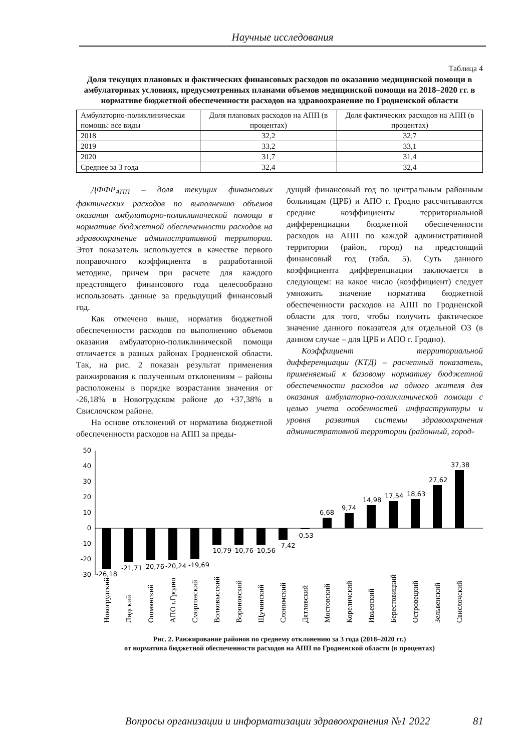Научные исследования
Таблица 4
Доля текущих плановых и фактических финансовых расходов по оказанию медицинской помощи в амбулаторных условиях, предусмотренных планами объемов медицинской помощи на 2018–2020 гг. в нормативе бюджетной обеспеченности расходов на здравоохранение по Гродненской области
| Амбулаторно-поликлиническая помощь: все виды | Доля плановых расходов на АПП (в процентах) | Доля фактических расходов на АПП (в процентах) |
| --- | --- | --- |
| 2018 | 32,2 | 32,7 |
| 2019 | 33,2 | 33,1 |
| 2020 | 31,7 | 31,4 |
| Среднее за 3 года | 32,4 | 32,4 |
ДФФР<sub>АПП</sub> – доля текущих финансовых фактических расходов по выполнению объемов оказания амбулаторно-поликлинической помощи в нормативе бюджетной обеспеченности расходов на здравоохранение административной территории. Этот показатель используется в качестве первого поправочного коэффициента в разработанной методике, причем при расчете для каждого предстоящего финансового года целесообразно использовать данные за предыдущий финансовый год.
Как отмечено выше, норматив бюджетной обеспеченности расходов по выполнению объемов оказания амбулаторно-поликлинической помощи отличается в разных районах Гродненской области. Так, на рис. 2 показан результат применения ранжирования к полученным отклонениям – районы расположены в порядке возрастания значения от -26,18% в Новогрудском районе до +37,38% в Свислочском районе.
На основе отклонений от норматива бюджетной обеспеченности расходов на АПП за преды-
дущий финансовый год по центральным районным больницам (ЦРБ) и АПО г. Гродно рассчитываются средние коэффициенты территориальной дифференциации бюджетной обеспеченности расходов на АПП по каждой административной территории (район, город) на предстоящий финансовый год (табл. 5). Суть данного коэффициента дифференциации заключается в следующем: на какое число (коэффициент) следует умножить значение норматива бюджетной обеспеченности расходов на АПП по Гродненской области для того, чтобы получить фактическое значение данного показателя для отдельной ОЗ (в данном случае – для ЦРБ и АПО г. Гродно).
Коэффициент территориальной дифференциации (КТД) – расчетный показатель, применяемый к базовому нормативу бюджетной обеспеченности расходов на одного жителя для оказания амбулаторно-поликлинической помощи с целью учета особенностей инфраструктуры и уровня развития системы здравоохранения административной территории (районный, город-
50
40
30
20
10
0
-10
-20
-30
-26,18
-21,71
-20,76
-20,24
-19,69
-10,79
-10,76
-10,56
-7,42
-0,53
6,68
9,74
14,98
17,54
18,63
27,62
37,38
Новогрудский
Лидский
Ошмянский
АПО г.Гродно
Сморгонский
Волковысский
Вороновский
Щучинский
Слонимский
Дятловский
Мостовский
Кореличский
Ивьевский
Берестовицкий
Островецкий
Зельвенский
Свислочский
Рис. 2. Ранжирование районов по среднему отклонению за 3 года (2018–2020 гг.)
от норматива бюджетной обеспеченности расходов на АПП по Гродненской области (в процентах)
Вопросы организации и информатизации здравоохранения №1 2022 81